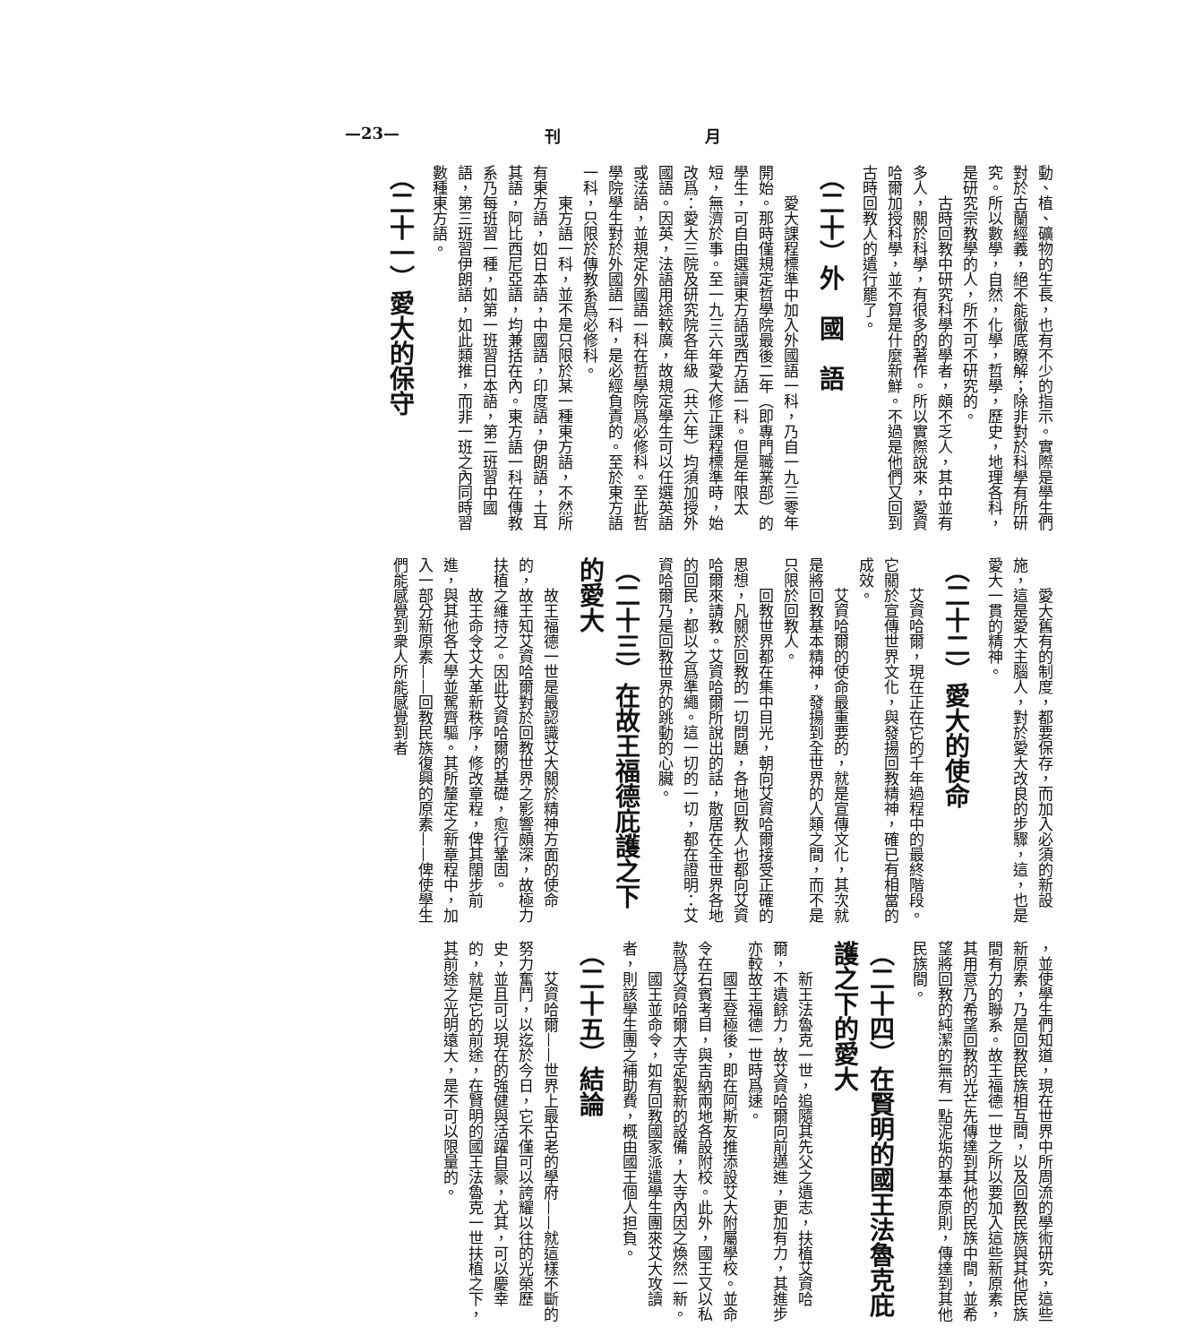—23— 刊 月
動、植、礦物的生長，也有不少的指示。實際是學生們對於古蘭經義，絕不能徹底瞭解；除非對於科學有所研究。所以數學，自然，化學，哲學，歷史，地理各科，是研究宗教學的人，所不可不研究的。
古時回教中研究科學的學者，頗不乏人，其中並有多人，關於科學，有很多的著作。所以實際說來，愛資哈爾加授科學，並不算是什麼新鮮。不過是他們又回到古時回教人的遺行罷了。
（二十）外　國　語
愛大課程標準中加入外國語一科，乃自一九三零年開始。那時僅規定哲學院最後二年（即專門職業部）的學生，可自由選讀東方語或西方語一科。但是年限太短，無濟於事。至一九三六年愛大修正課程標準時，始改爲：愛大三院及研究院各年級（共六年）均須加授外國語。因英，法語用途較廣，故規定學生可以任選英語或法語，並規定外國語一科在哲學院爲必修科。至此哲學院學生對於外國語一科，是必經負責的。至於東方語一科，只限於傳教系爲必修科。
東方語一科，並不是只限於某一種東方語，不然所有東方語，如日本語，中國語，印度語，伊朗語，土耳其語，阿比西尼亞語，均兼括在內。東方語一科在傳教系乃每班習一種，如第一班習日本語，第二班習中國語，第三班習伊朗語，如此類推，而非一班之內同時習數種東方語。
（二十一）愛大的保守
愛大舊有的制度，都要保存，而加入必須的新設施，這是愛大主腦人，對於愛大改良的步驟，這，也是愛大一貫的精神。
（二十二）愛大的使命
艾資哈爾，現在正在它的千年過程中的最終階段。它關於宣傳世界文化，與發揚回教精神，確已有相當的成效。
艾資哈爾的使命最重要的，就是宣傳文化，其次就是將回教基本精神，發揚到全世界的人類之間，而不是只限於回教人。
回教世界都在集中目光，朝向艾資哈爾接受正確的思想，凡關於回教的一切問題，各地回教人也都向艾資哈爾來請教。艾資哈爾所說出的話，散居在全世界各地的回民，都以之爲準繩。這一切的一切，都在證明：艾資哈爾乃是回教世界的跳動的心臟。
（二十三）在故王福德庇護之下的愛大
故王福德一世是最認識艾大關於精神方面的使命的，故王知艾資哈爾對於回教世界之影響頗深，故極力扶植之維持之。因此艾資哈爾的基礎，愈行鞏固。
故王命令艾大革新秩序，修改章程，俾其闊步前進，與其他各大學並駕齊驅。其所釐定之新章程中，加入一部分新原素——回教民族復興的原素——俾使學生們能感覺到衆人所能感覺到者
，並使學生們知道，現在世界中所周流的學術研究，這些新原素，乃是回教民族相互間，以及回教民族與其他民族間有力的聯系。故王福德一世之所以要加入這些新原素，其用意乃希望回教的光芒先傳達到其他的民族中間，並希望將回教的純潔的無有一點泥垢的基本原則，傳達到其他民族間。
（二十四）在賢明的國王法魯克庇護之下的愛大
新王法魯克一世，追隨其先父之遺志，扶植艾資哈爾，不遺餘力，故艾資哈爾向前邁進，更加有力，其進步亦較故王福德一世時爲速。
國王登極後，即在阿斯友推添設艾大附屬學校。並命令在石賓考目，與吉納兩地各設附校。此外，國王又以私款爲艾資哈爾大寺定製新的設備，大寺內因之煥然一新。
國王並命令，如有回教國家派遣學生團來艾大攻讀者，則該學生團之補助費，概由國王個人担負。
（二十五）結論
艾資哈爾——世界上最古老的學府——就這樣不斷的努力奮鬥，以迄於今日，它不僅可以誇耀以往的光榮歷史，並且可以現在的強健與活躍自豪，尤其，可以慶幸的，就是它的前途，在賢明的國王法魯克一世扶植之下，其前途之光明遠大，是不可以限量的。